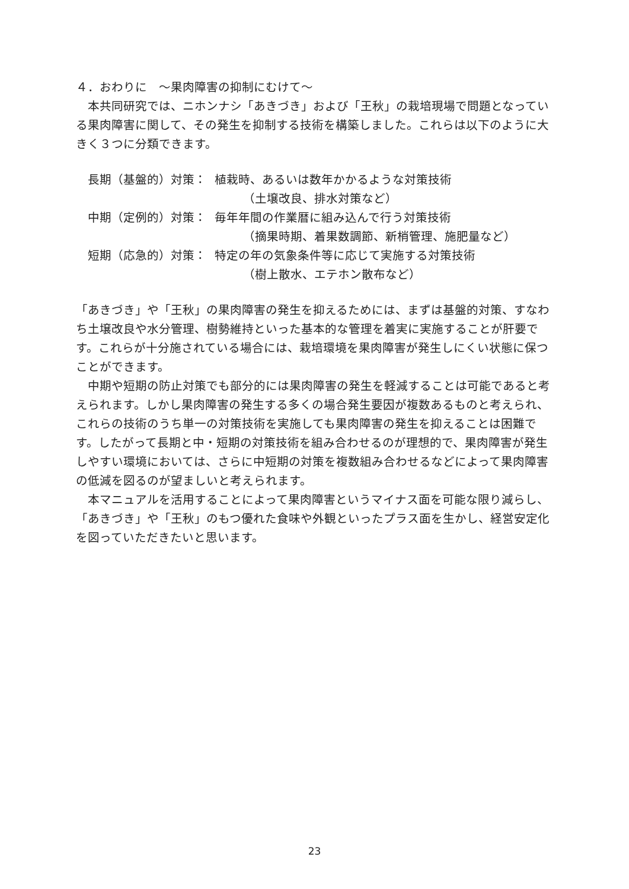４．おわりに　～果肉障害の抑制にむけて～
　本共同研究では、ニホンナシ「あきづき」および「王秋」の栽培現場で問題となっている果肉障害に関して、その発生を抑制する技術を構築しました。これらは以下のように大きく３つに分類できます。
長期（基盤的）対策： 植栽時、あるいは数年かかるような対策技術
（土壌改良、排水対策など）
中期（定例的）対策： 毎年年間の作業暦に組み込んで行う対策技術
（摘果時期、着果数調節、新梢管理、施肥量など）
短期（応急的）対策： 特定の年の気象条件等に応じて実施する対策技術
（樹上散水、エテホン散布など）
「あきづき」や「王秋」の果肉障害の発生を抑えるためには、まずは基盤的対策、すなわち土壌改良や水分管理、樹勢維持といった基本的な管理を着実に実施することが肝要です。これらが十分施されている場合には、栽培環境を果肉障害が発生しにくい状態に保つことができます。
　中期や短期の防止対策でも部分的には果肉障害の発生を軽減することは可能であると考えられます。しかし果肉障害の発生する多くの場合発生要因が複数あるものと考えられ、これらの技術のうち単一の対策技術を実施しても果肉障害の発生を抑えることは困難です。したがって長期と中・短期の対策技術を組み合わせるのが理想的で、果肉障害が発生しやすい環境においては、さらに中短期の対策を複数組み合わせるなどによって果肉障害の低減を図るのが望ましいと考えられます。
　本マニュアルを活用することによって果肉障害というマイナス面を可能な限り減らし、「あきづき」や「王秋」のもつ優れた食味や外観といったプラス面を生かし、経営安定化を図っていただきたいと思います。
23